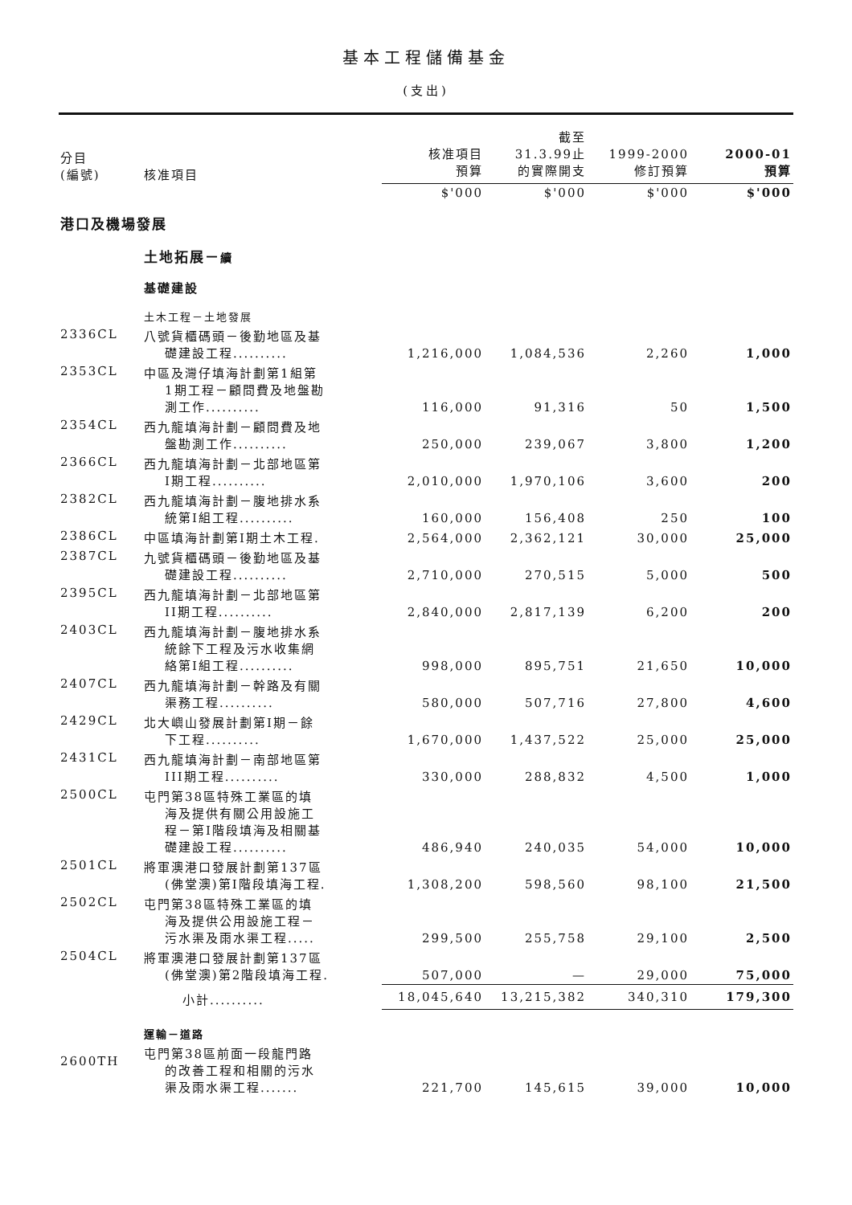基本工程儲備基金
(支出)
| 分目 (編號) | 核准項目 | 核准項目 預算 | 截至 31.3.99止 的實際開支 | 1999-2000 修訂預算 | 2000-01 預算 |
| --- | --- | --- | --- | --- | --- |
| | | $'000 | $'000 | $'000 | $'000 |
| 港口及機場發展 | | | | | |
| | 土地拓展－ 續 | | | | |
| | 基礎建設 | | | | |
| | 土木工程－土地發展 | | | | |
| 2336CL | 八號貨櫃碼頭－後勤地區及基 礎建設工程.......... | 1,216,000 | 1,084,536 | 2,260 | 1,000 |
| 2353CL | 中區及灣仔填海計劃第1組第 1期工程－顧問費及地盤勘 測工作.......... | 116,000 | 91,316 | 50 | 1,500 |
| 2354CL | 西九龍填海計劃－顧問費及地 盤勘測工作.......... | 250,000 | 239,067 | 3,800 | 1,200 |
| 2366CL | 西九龍填海計劃－北部地區第 I期工程.......... | 2,010,000 | 1,970,106 | 3,600 | 200 |
| 2382CL | 西九龍填海計劃－腹地排水系 統第I組工程.......... | 160,000 | 156,408 | 250 | 100 |
| 2386CL | 中區填海計劃第I期土木工程. | 2,564,000 | 2,362,121 | 30,000 | 25,000 |
| 2387CL | 九號貨櫃碼頭－後勤地區及基 礎建設工程.......... | 2,710,000 | 270,515 | 5,000 | 500 |
| 2395CL | 西九龍填海計劃－北部地區第 II期工程.......... | 2,840,000 | 2,817,139 | 6,200 | 200 |
| 2403CL | 西九龍填海計劃－腹地排水系 統餘下工程及污水收集網 絡第I組工程.......... | 998,000 | 895,751 | 21,650 | 10,000 |
| 2407CL | 西九龍填海計劃－幹路及有關 渠務工程.......... | 580,000 | 507,716 | 27,800 | 4,600 |
| 2429CL | 北大嶼山發展計劃第I期－餘 下工程.......... | 1,670,000 | 1,437,522 | 25,000 | 25,000 |
| 2431CL | 西九龍填海計劃－南部地區第 III期工程.......... | 330,000 | 288,832 | 4,500 | 1,000 |
| 2500CL | 屯門第38區特殊工業區的填 海及提供有關公用設施工 程－第I階段填海及相關基 礎建設工程.......... | 486,940 | 240,035 | 54,000 | 10,000 |
| 2501CL | 將軍澳港口發展計劃第137區 (佛堂澳)第I階段填海工程. | 1,308,200 | 598,560 | 98,100 | 21,500 |
| 2502CL | 屯門第38區特殊工業區的填 海及提供公用設施工程－ 污水渠及雨水渠工程..... | 299,500 | 255,758 | 29,100 | 2,500 |
| 2504CL | 將軍澳港口發展計劃第137區 (佛堂澳)第2階段填海工程. | 507,000 | — | 29,000 | 75,000 |
| | 小計.......... | 18,045,640 | 13,215,382 | 340,310 | 179,300 |
| | 運輸－道路 | | | | |
| 2600TH | 屯門第38區前面一段龍門路 的改善工程和相關的污水 渠及雨水渠工程....... | 221,700 | 145,615 | 39,000 | 10,000 |